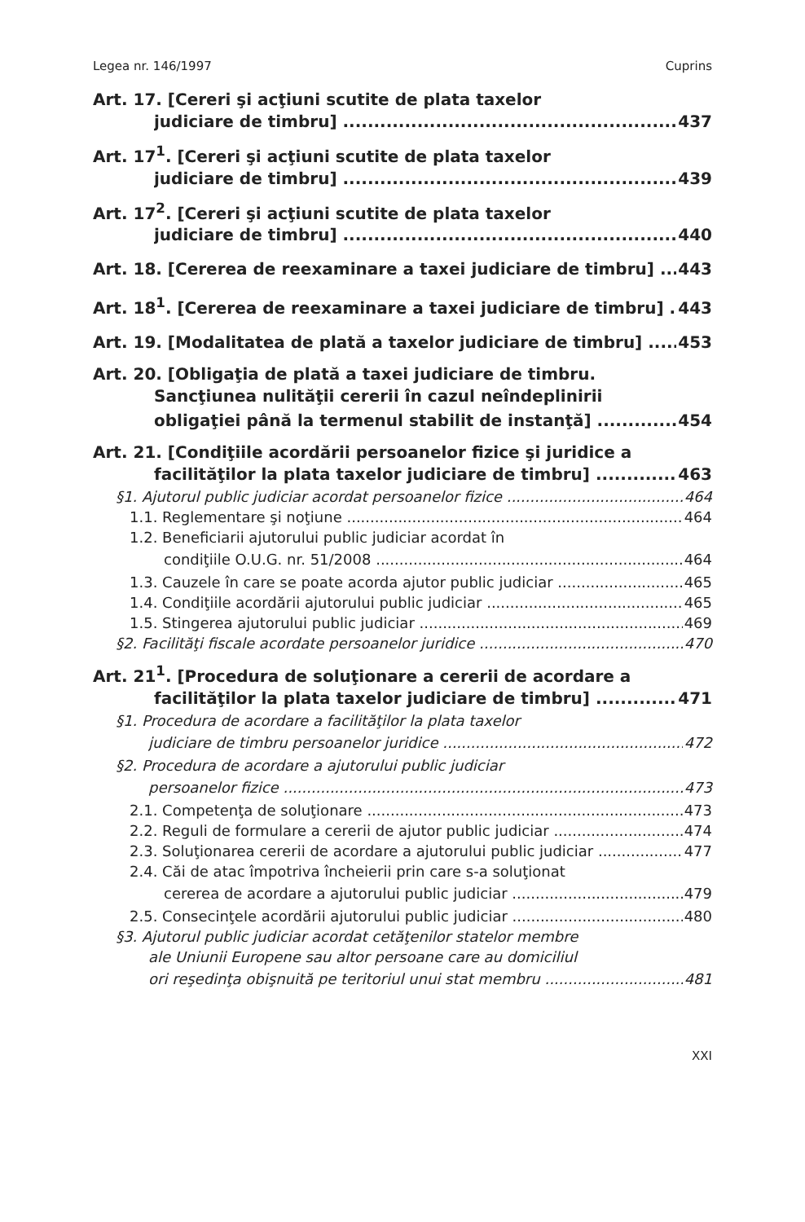Legea nr. 146/1997 Cuprins
Art. 17. [Cereri şi acţiuni scutite de plata taxelor
judiciare de timbru] 437
Art. 17<sup>1</sup>. [Cereri şi acţiuni scutite de plata taxelor
judiciare de timbru] 439
Art. 17<sup>2</sup>. [Cereri şi acţiuni scutite de plata taxelor
judiciare de timbru] 440
Art. 18. [Cererea de reexaminare a taxei judiciare de timbru] 443
Art. 18<sup>1</sup>. [Cererea de reexaminare a taxei judiciare de timbru] 443
Art. 19. [Modalitatea de plată a taxelor judiciare de timbru] 453
Art. 20. [Obligaţia de plată a taxei judiciare de timbru.
Sancţiunea nulităţii cererii în cazul neîndeplinirii
obligaţiei până la termenul stabilit de instanţă] 454
Art. 21. [Condiţiile acordării persoanelor fizice şi juridice a
facilităţilor la plata taxelor judiciare de timbru] 463
§1. Ajutorul public judiciar acordat persoanelor fizice 464
1.1. Reglementare şi noţiune 464
1.2. Beneficiarii ajutorului public judiciar acordat în
condiţiile O.U.G. nr. 51/2008 464
1.3. Cauzele în care se poate acorda ajutor public judiciar 465
1.4. Condiţiile acordării ajutorului public judiciar 465
1.5. Stingerea ajutorului public judiciar 469
§2. Facilităţi fiscale acordate persoanelor juridice 470
Art. 21<sup>1</sup>. [Procedura de soluţionare a cererii de acordare a
facilităţilor la plata taxelor judiciare de timbru] 471
§1. Procedura de acordare a facilităţilor la plata taxelor
judiciare de timbru persoanelor juridice 472
§2. Procedura de acordare a ajutorului public judiciar
persoanelor fizice 473
2.1. Competenţa de soluţionare 473
2.2. Reguli de formulare a cererii de ajutor public judiciar 474
2.3. Soluţionarea cererii de acordare a ajutorului public judiciar 477
2.4. Căi de atac împotriva încheierii prin care s-a soluţionat
cererea de acordare a ajutorului public judiciar 479
2.5. Consecinţele acordării ajutorului public judiciar 480
§3. Ajutorul public judiciar acordat cetăţenilor statelor membre
ale Uniunii Europene sau altor persoane care au domiciliul
ori reşedinţa obişnuită pe teritoriul unui stat membru 481
XXI